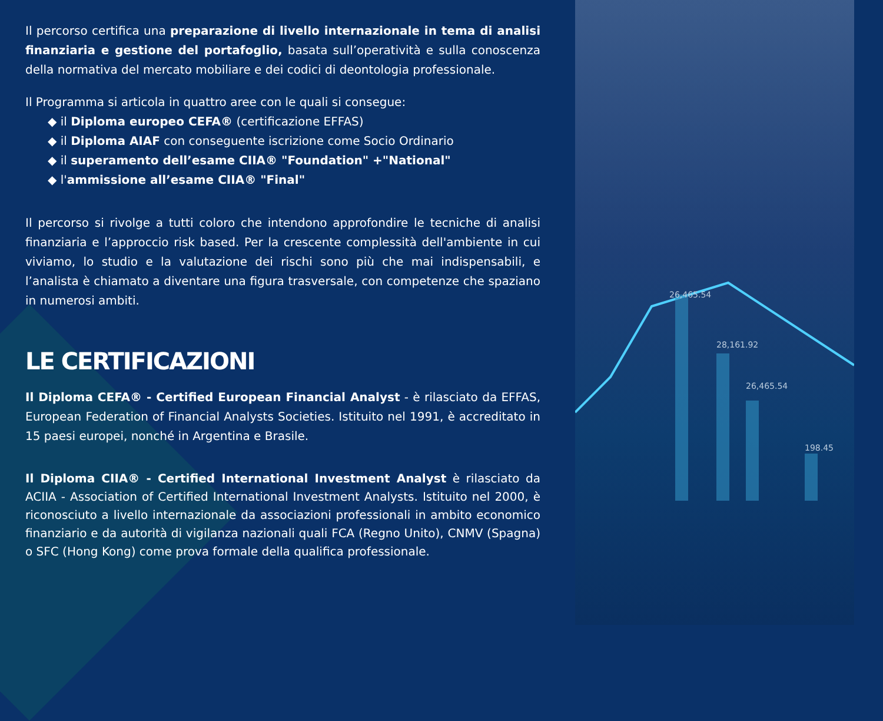26,465.54
28,161.92
26,465.54
198.45
Il percorso certifica una preparazione di livello internazionale in tema di analisi finanziaria e gestione del portafoglio, basata sull’operatività e sulla conoscenza della normativa del mercato mobiliare e dei codici di deontologia professionale.
Il Programma si articola in quattro aree con le quali si consegue:
◆ il Diploma europeo CEFA® (certificazione EFFAS)
◆ il Diploma AIAF con conseguente iscrizione come Socio Ordinario
◆ il superamento dell’esame CIIA® "Foundation" +"National"
◆ l'ammissione all’esame CIIA® "Final"
Il percorso si rivolge a tutti coloro che intendono approfondire le tecniche di analisi finanziaria e l’approccio risk based. Per la crescente complessità dell'ambiente in cui viviamo, lo studio e la valutazione dei rischi sono più che mai indispensabili, e l’analista è chiamato a diventare una figura trasversale, con competenze che spaziano in numerosi ambiti.
LE CERTIFICAZIONI
Il Diploma CEFA® - Certified European Financial Analyst - è rilasciato da EFFAS, European Federation of Financial Analysts Societies. Istituito nel 1991, è accreditato in 15 paesi europei, nonché in Argentina e Brasile.
Il Diploma CIIA® - Certified International Investment Analyst è rilasciato da ACIIA - Association of Certified International Investment Analysts. Istituito nel 2000, è riconosciuto a livello internazionale da associazioni professionali in ambito economico finanziario e da autorità di vigilanza nazionali quali FCA (Regno Unito), CNMV (Spagna) o SFC (Hong Kong) come prova formale della qualifica professionale.